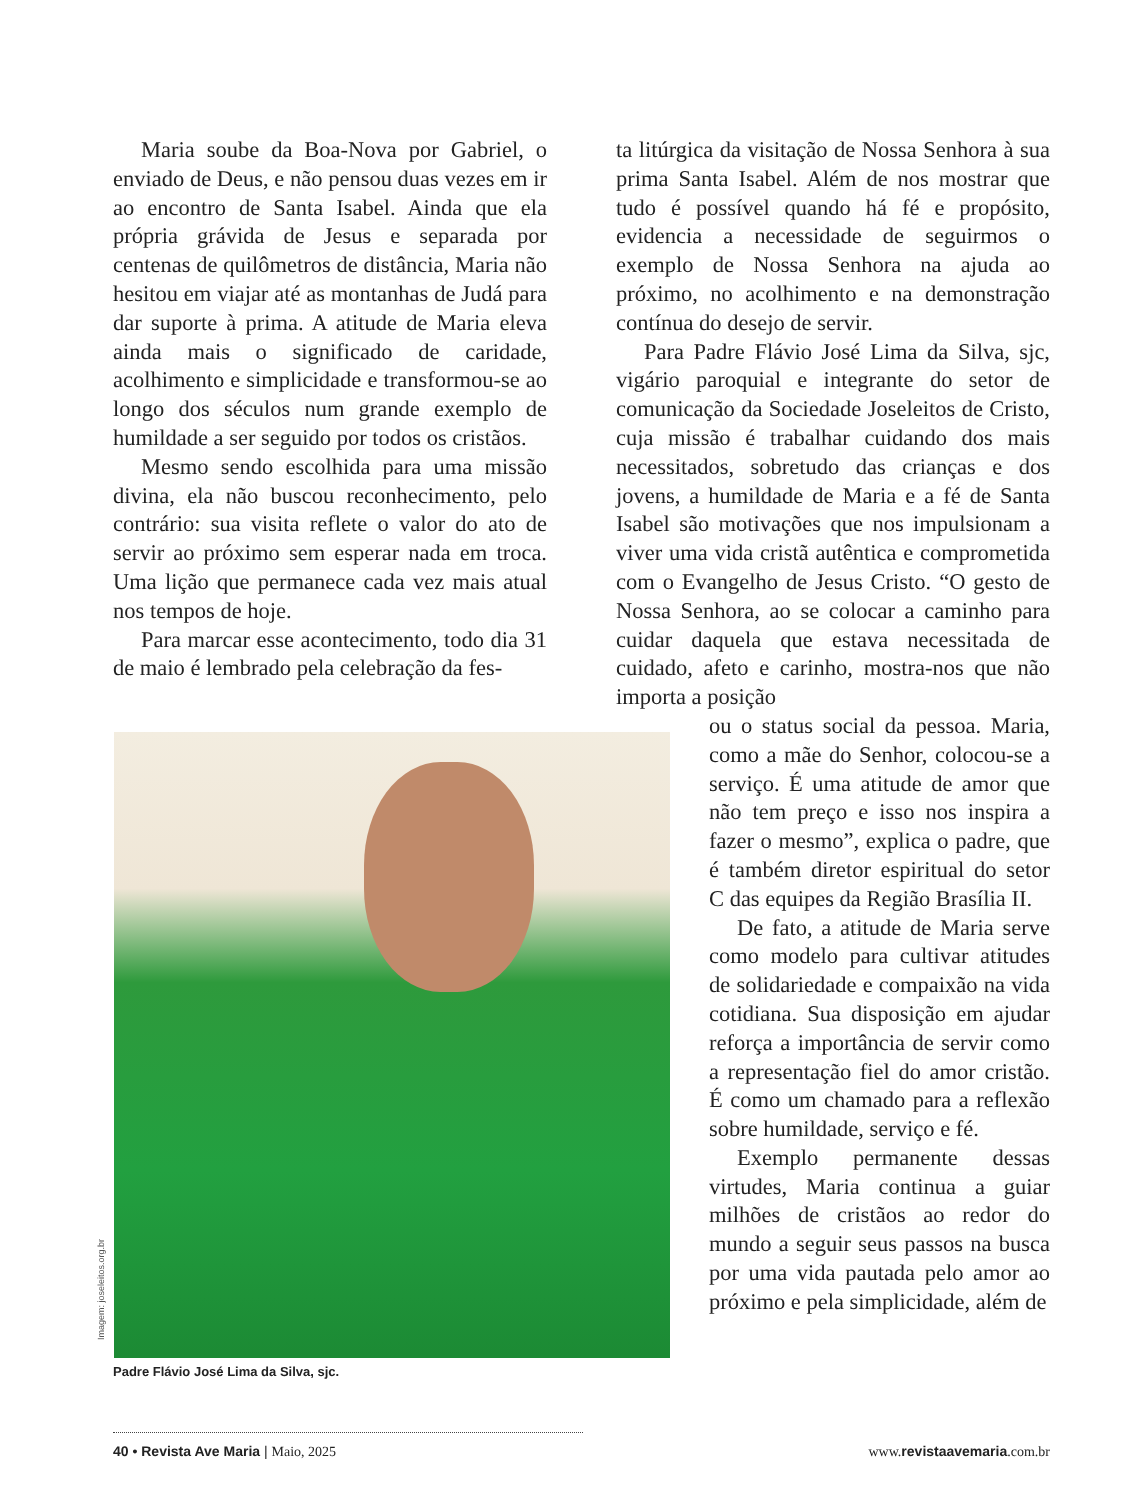Maria soube da Boa-Nova por Gabriel, o enviado de Deus, e não pensou duas vezes em ir ao encontro de Santa Isabel. Ainda que ela própria grávida de Jesus e separada por centenas de quilômetros de distância, Maria não hesitou em viajar até as montanhas de Judá para dar suporte à prima. A atitude de Maria eleva ainda mais o significado de caridade, acolhimento e simplicidade e transformou-se ao longo dos séculos num grande exemplo de humildade a ser seguido por todos os cristãos.
Mesmo sendo escolhida para uma missão divina, ela não buscou reconhecimento, pelo contrário: sua visita reflete o valor do ato de servir ao próximo sem esperar nada em troca. Uma lição que permanece cada vez mais atual nos tempos de hoje.
Para marcar esse acontecimento, todo dia 31 de maio é lembrado pela celebração da fes-
ta litúrgica da visitação de Nossa Senhora à sua prima Santa Isabel. Além de nos mostrar que tudo é possível quando há fé e propósito, evidencia a necessidade de seguirmos o exemplo de Nossa Senhora na ajuda ao próximo, no acolhimento e na demonstração contínua do desejo de servir.
Para Padre Flávio José Lima da Silva, sjc, vigário paroquial e integrante do setor de comunicação da Sociedade Joseleitos de Cristo, cuja missão é trabalhar cuidando dos mais necessitados, sobretudo das crianças e dos jovens, a humildade de Maria e a fé de Santa Isabel são motivações que nos impulsionam a viver uma vida cristã autêntica e comprometida com o Evangelho de Jesus Cristo. “O gesto de Nossa Senhora, ao se colocar a caminho para cuidar daquela que estava necessitada de cuidado, afeto e carinho, mostra-nos que não importa a posição
ou o status social da pessoa. Maria, como a mãe do Senhor, colocou-se a serviço. É uma atitude de amor que não tem preço e isso nos inspira a fazer o mesmo”, explica o padre, que é também diretor espiritual do setor C das equipes da Região Brasília II.
De fato, a atitude de Maria serve como modelo para cultivar atitudes de solidariedade e compaixão na vida cotidiana. Sua disposição em ajudar reforça a importância de servir como a representação fiel do amor cristão. É como um chamado para a reflexão sobre humildade, serviço e fé.
Exemplo permanente dessas virtudes, Maria continua a guiar milhões de cristãos ao redor do mundo a seguir seus passos na busca por uma vida pautada pelo amor ao próximo e pela simplicidade, além de
Imagem: joseleitos.org.br
Padre Flávio José Lima da Silva, sjc.
40 • Revista Ave Maria | Maio, 2025 www. revistaavemaria.com.br